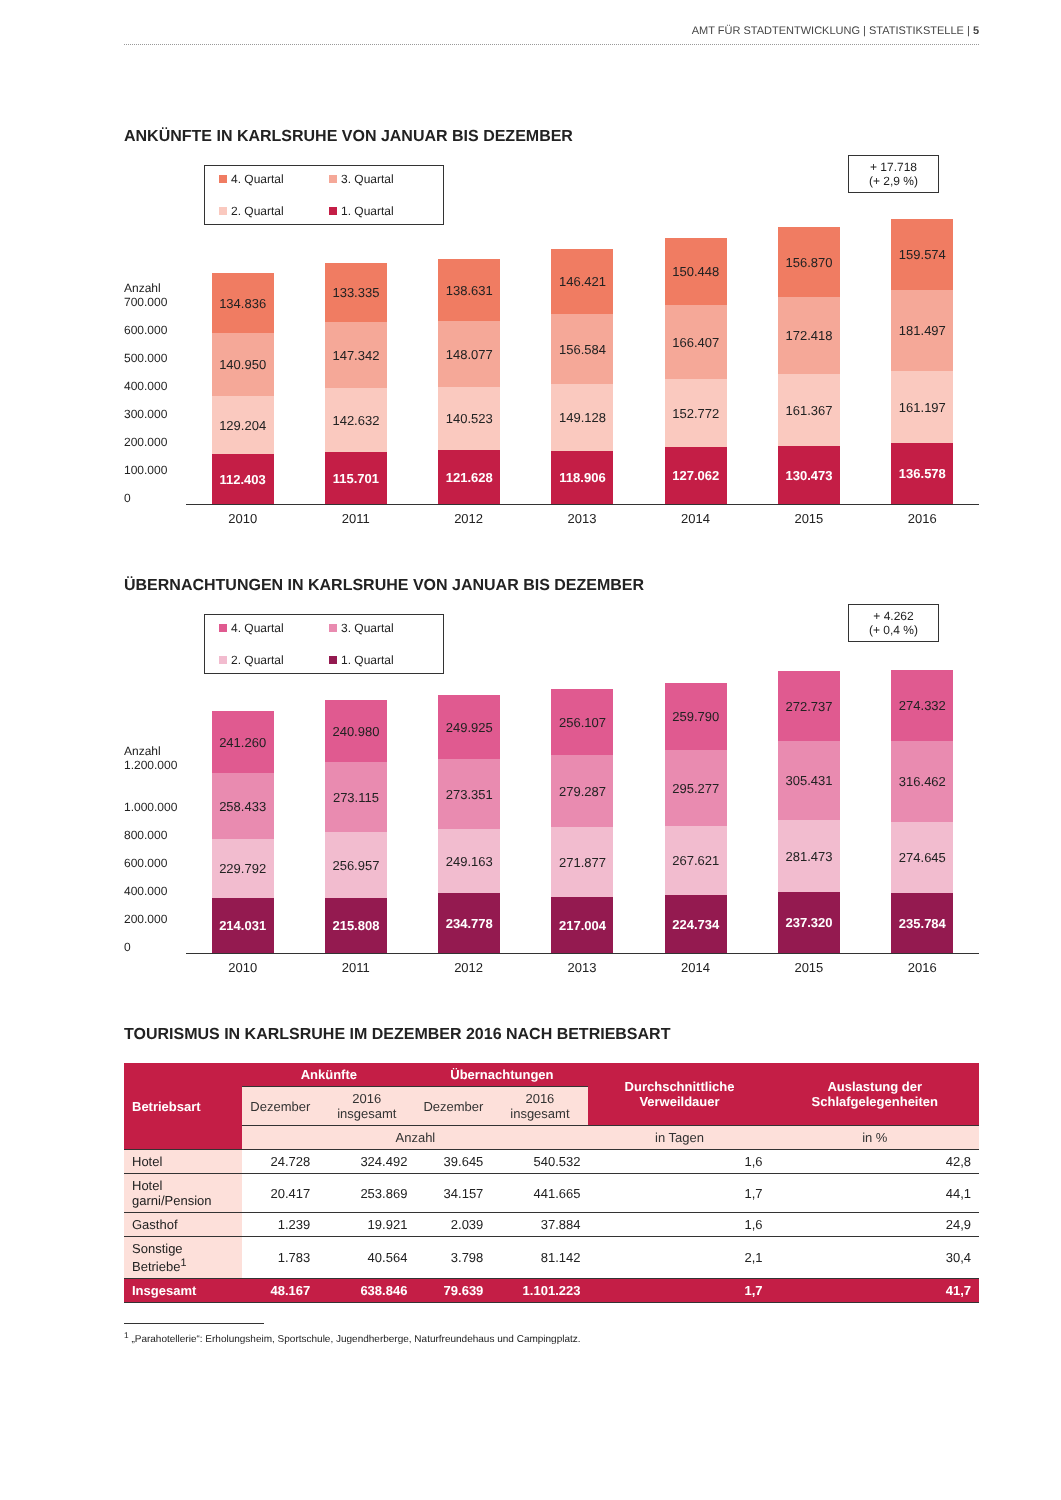AMT FÜR STADTENTWICKLUNG | STATISTIKSTELLE | 5
ANKÜNFTE IN KARLSRUHE VON JANUAR BIS DEZEMBER
Anzahl
700.000
600.000
500.000
400.000
300.000
200.000
100.000
0
4. Quartal
3. Quartal
2. Quartal
1. Quartal
+ 17.718
(+ 2,9 %)
134.836
140.950
129.204
112.403
133.335
147.342
142.632
115.701
138.631
148.077
140.523
121.628
146.421
156.584
149.128
118.906
150.448
166.407
152.772
127.062
156.870
172.418
161.367
130.473
159.574
181.497
161.197
136.578
2010 2011 2012 2013 2014 2015 2016
ÜBERNACHTUNGEN IN KARLSRUHE VON JANUAR BIS DEZEMBER
Anzahl
1.200.000
1.000.000
800.000
600.000
400.000
200.000
0
4. Quartal
3. Quartal
2. Quartal
1. Quartal
+ 4.262
(+ 0,4 %)
241.260
258.433
229.792
214.031
240.980
273.115
256.957
215.808
249.925
273.351
249.163
234.778
256.107
279.287
271.877
217.004
259.790
295.277
267.621
224.734
272.737
305.431
281.473
237.320
274.332
316.462
274.645
235.784
2010 2011 2012 2013 2014 2015 2016
TOURISMUS IN KARLSRUHE IM DEZEMBER 2016 NACH BETRIEBSART
| Betriebsart | Ankünfte | | Übernachtungen | | Durchschnittliche Verweildauer | Auslastung der Schlafgelegenheiten |
| --- | --- | --- | --- | --- | --- | --- |
| | Dezember | 2016 insgesamt | Dezember | 2016 insgesamt | | |
| | Anzahl | | | | in Tagen | in % |
| Hotel | 24.728 | 324.492 | 39.645 | 540.532 | 1,6 | 42,8 |
| Hotel garni/Pension | 20.417 | 253.869 | 34.157 | 441.665 | 1,7 | 44,1 |
| Gasthof | 1.239 | 19.921 | 2.039 | 37.884 | 1,6 | 24,9 |
| Sonstige Betriebe<sup>1</sup> | 1.783 | 40.564 | 3.798 | 81.142 | 2,1 | 30,4 |
| Insgesamt | 48.167 | 638.846 | 79.639 | 1.101.223 | 1,7 | 41,7 |
<sup>1</sup> „Parahotellerie“: Erholungsheim, Sportschule, Jugendherberge, Naturfreundehaus und Campingplatz.